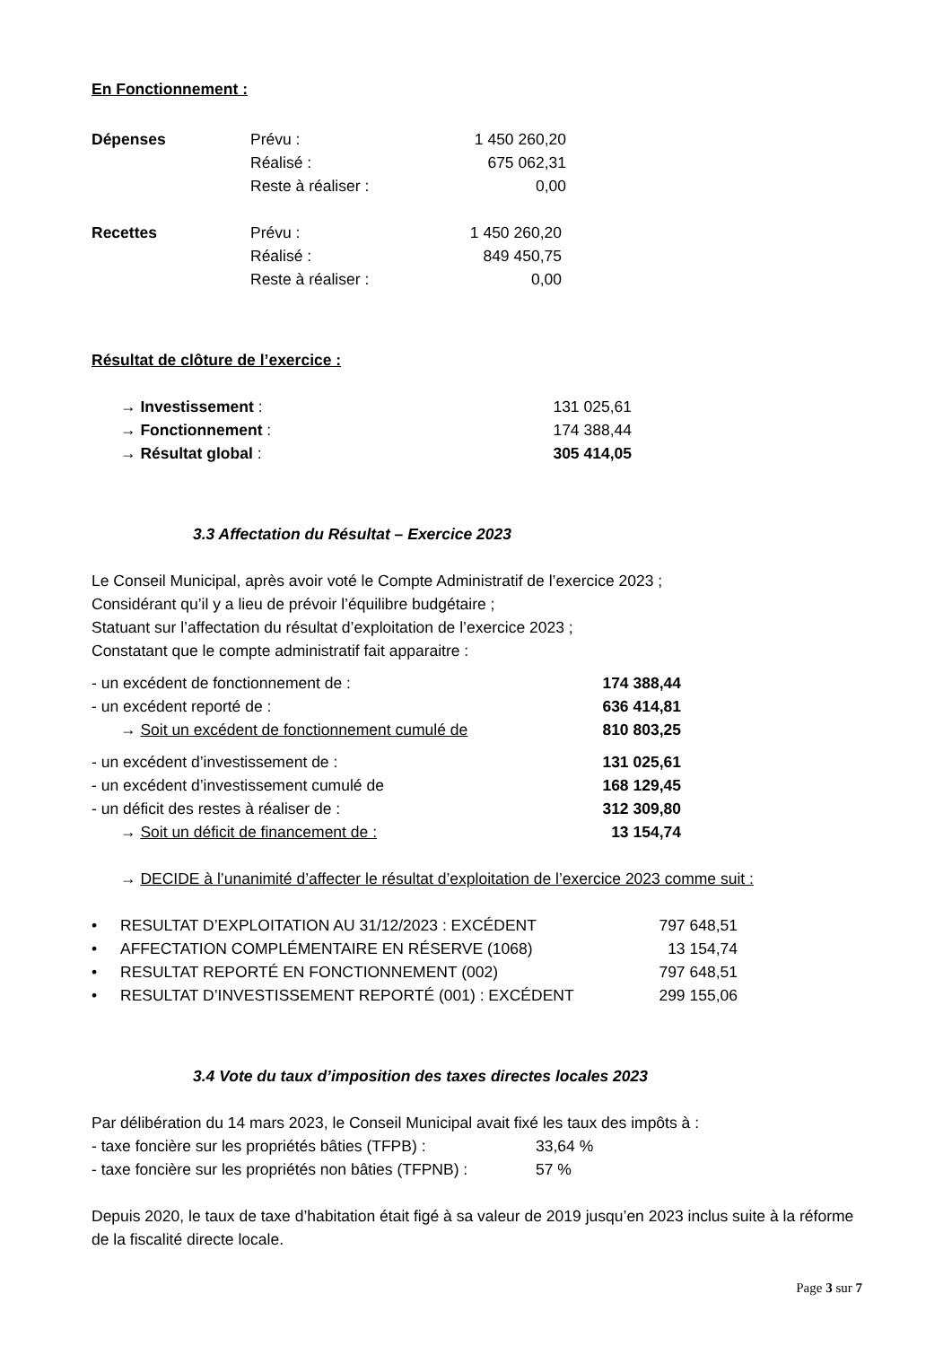En Fonctionnement :
| Dépenses | Prévu : | 1 450 260,20 |
| | Réalisé : | 675 062,31 |
| | Reste à réaliser : | 0,00 |
| Recettes | Prévu : | 1 450 260,20 |
| | Réalisé : | 849 450,75 |
| | Reste à réaliser : | 0,00 |
Résultat de clôture de l’exercice :
| → Investissement : | 131 025,61 |
| → Fonctionnement : | 174 388,44 |
| → Résultat global : | 305 414,05 |
3.3 Affectation du Résultat – Exercice 2023
Le Conseil Municipal, après avoir voté le Compte Administratif de l’exercice 2023 ;
Considérant qu’il y a lieu de prévoir l’équilibre budgétaire ;
Statuant sur l’affectation du résultat d’exploitation de l’exercice 2023 ;
Constatant que le compte administratif fait apparaitre :
| - un excédent de fonctionnement de : | 174 388,44 |
| - un excédent reporté de : | 636 414,81 |
| → Soit un excédent de fonctionnement cumulé de | 810 803,25 |
| - un excédent d’investissement de : | 131 025,61 |
| - un excédent d’investissement cumulé de | 168 129,45 |
| - un déficit des restes à réaliser de : | 312 309,80 |
| → Soit un déficit de financement de : | 13 154,74 |
→ DECIDE à l’unanimité d’affecter le résultat d’exploitation de l’exercice 2023 comme suit :
| • | RESULTAT D’EXPLOITATION AU 31/12/2023 : EXCÉDENT | 797 648,51 |
| • | AFFECTATION COMPLÉMENTAIRE EN RÉSERVE (1068) | 13 154,74 |
| • | RESULTAT REPORTÉ EN FONCTIONNEMENT (002) | 797 648,51 |
| • | RESULTAT D’INVESTISSEMENT REPORTÉ (001) : EXCÉDENT | 299 155,06 |
3.4 Vote du taux d’imposition des taxes directes locales 2023
Par délibération du 14 mars 2023, le Conseil Municipal avait fixé les taux des impôts à :
| - taxe foncière sur les propriétés bâties (TFPB) : | 33,64 % |
| - taxe foncière sur les propriétés non bâties (TFPNB) : | 57 % |
Depuis 2020, le taux de taxe d’habitation était figé à sa valeur de 2019 jusqu’en 2023 inclus suite à la réforme de la fiscalité directe locale.
Page 3 sur 7